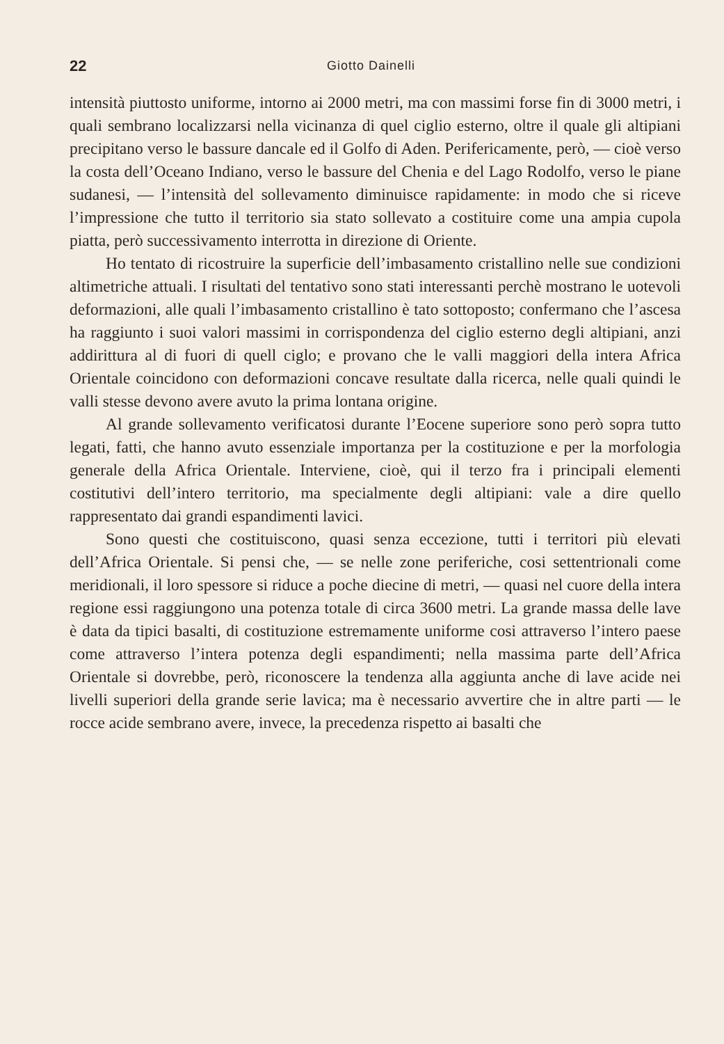22 Giotto Dainelli
intensità piuttosto uniforme, intorno ai 2000 metri, ma con massimi forse fin di 3000 metri, i quali sembrano localizzarsi nella vicinanza di quel ciglio esterno, oltre il quale gli altipiani precipitano verso le bassure dancale ed il Golfo di Aden. Perifericamente, però, — cioè verso la costa dell’Oceano Indiano, verso le bassure del Chenia e del Lago Rodolfo, verso le piane sudanesi, — l’intensità del sollevamento diminuisce rapidamente: in modo che si riceve l’impressione che tutto il territorio sia stato sollevato a costituire come una ampia cupola piatta, però successivamento interrotta in direzione di Oriente.
Ho tentato di ricostruire la superficie dell’imbasamento cristallino nelle sue condizioni altimetriche attuali. I risultati del tentativo sono stati interessanti perchè mostrano le uotevoli deformazioni, alle quali l’imbasamento cristallino è tato sottoposto; confermano che l’ascesa ha raggiunto i suoi valori massimi in corrispondenza del ciglio esterno degli altipiani, anzi addirittura al di fuori di quell ciglo; e provano che le valli maggiori della intera Africa Orientale coincidono con deformazioni concave resultate dalla ricerca, nelle quali quindi le valli stesse devono avere avuto la prima lontana origine.
Al grande sollevamento verificatosi durante l’Eocene superiore sono però sopra tutto legati, fatti, che hanno avuto essenziale importanza per la costituzione e per la morfologia generale della Africa Orientale. Interviene, cioè, qui il terzo fra i principali elementi costitutivi dell’intero territorio, ma specialmente degli altipiani: vale a dire quello rappresentato dai grandi espandimenti lavici.
Sono questi che costituiscono, quasi senza eccezione, tutti i territori più elevati dell’Africa Orientale. Si pensi che, — se nelle zone periferiche, cosi settentrionali come meridionali, il loro spessore si riduce a poche diecine di metri, — quasi nel cuore della intera regione essi raggiungono una potenza totale di circa 3600 metri. La grande massa delle lave è data da tipici basalti, di costituzione estremamente uniforme cosi attraverso l’intero paese come attraverso l’intera potenza degli espandimenti; nella massima parte dell’Africa Orientale si dovrebbe, però, riconoscere la tendenza alla aggiunta anche di lave acide nei livelli superiori della grande serie lavica; ma è necessario avvertire che in altre parti — le rocce acide sembrano avere, invece, la precedenza rispetto ai basalti che